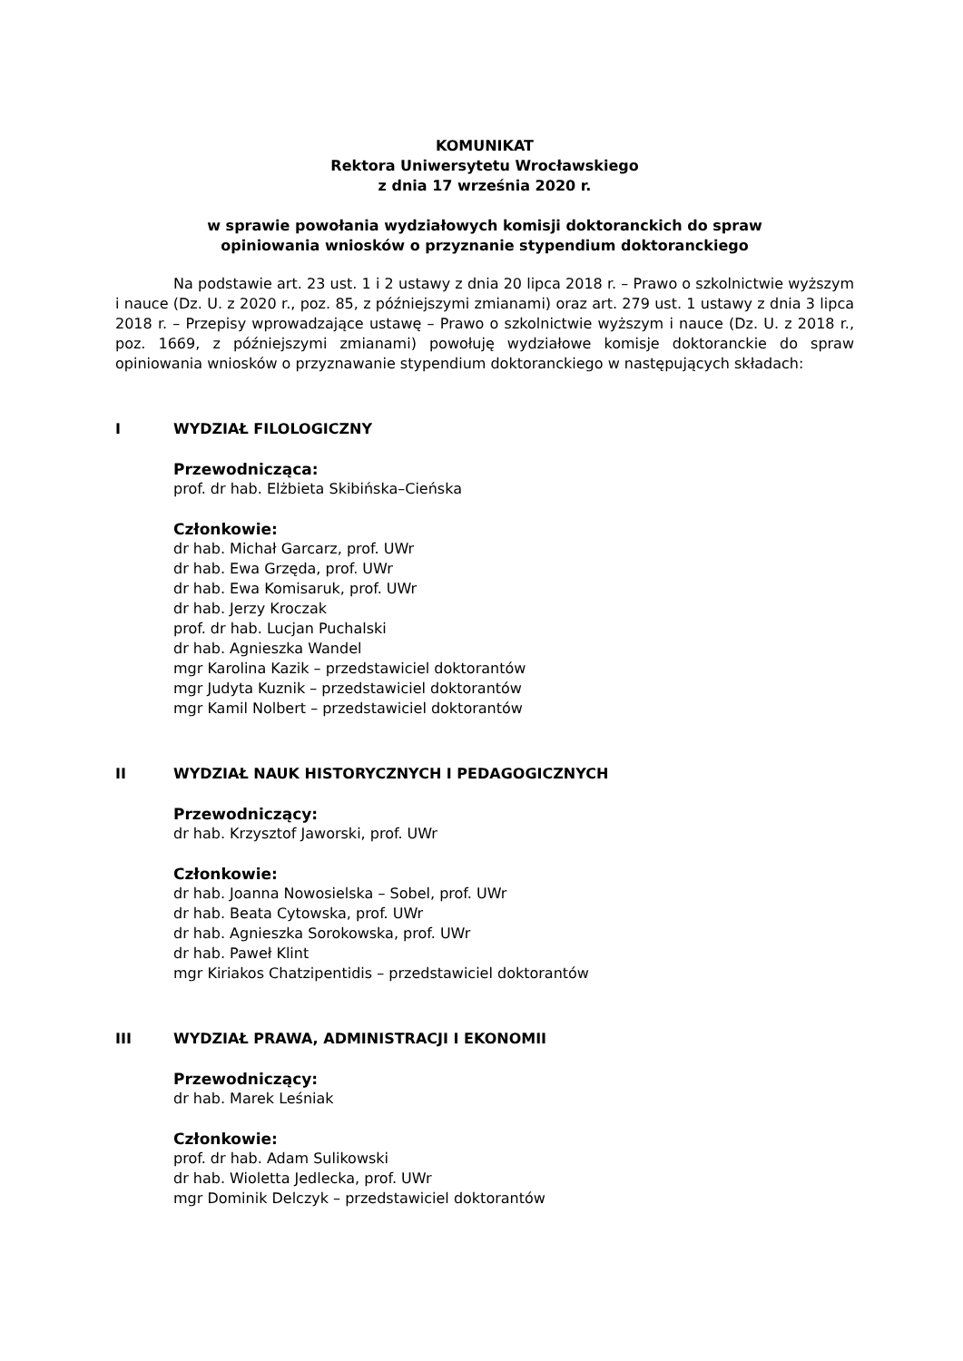KOMUNIKAT
Rektora Uniwersytetu Wrocławskiego
z dnia 17 września 2020 r.
w sprawie powołania wydziałowych komisji doktoranckich do spraw
opiniowania wniosków o przyznanie stypendium doktoranckiego
Na podstawie art. 23 ust. 1 i 2 ustawy z dnia 20 lipca 2018 r. – Prawo o szkolnictwie wyższym i nauce (Dz. U. z 2020 r., poz. 85, z późniejszymi zmianami) oraz art. 279 ust. 1 ustawy z dnia 3 lipca 2018 r. – Przepisy wprowadzające ustawę – Prawo o szkolnictwie wyższym i nauce (Dz. U. z 2018 r., poz. 1669, z późniejszymi zmianami) powołuję wydziałowe komisje doktoranckie do spraw opiniowania wniosków o przyznawanie stypendium doktoranckiego w następujących składach:
I WYDZIAŁ FILOLOGICZNY
Przewodnicząca:
prof. dr hab. Elżbieta Skibińska–Cieńska
Członkowie:
dr hab. Michał Garcarz, prof. UWr
dr hab. Ewa Grzęda, prof. UWr
dr hab. Ewa Komisaruk, prof. UWr
dr hab. Jerzy Kroczak
prof. dr hab. Lucjan Puchalski
dr hab. Agnieszka Wandel
mgr Karolina Kazik – przedstawiciel doktorantów
mgr Judyta Kuznik – przedstawiciel doktorantów
mgr Kamil Nolbert – przedstawiciel doktorantów
II WYDZIAŁ NAUK HISTORYCZNYCH I PEDAGOGICZNYCH
Przewodniczący:
dr hab. Krzysztof Jaworski, prof. UWr
Członkowie:
dr hab. Joanna Nowosielska – Sobel, prof. UWr
dr hab. Beata Cytowska, prof. UWr
dr hab. Agnieszka Sorokowska, prof. UWr
dr hab. Paweł Klint
mgr Kiriakos Chatzipentidis – przedstawiciel doktorantów
III WYDZIAŁ PRAWA, ADMINISTRACJI I EKONOMII
Przewodniczący:
dr hab. Marek Leśniak
Członkowie:
prof. dr hab. Adam Sulikowski
dr hab. Wioletta Jedlecka, prof. UWr
mgr Dominik Delczyk – przedstawiciel doktorantów